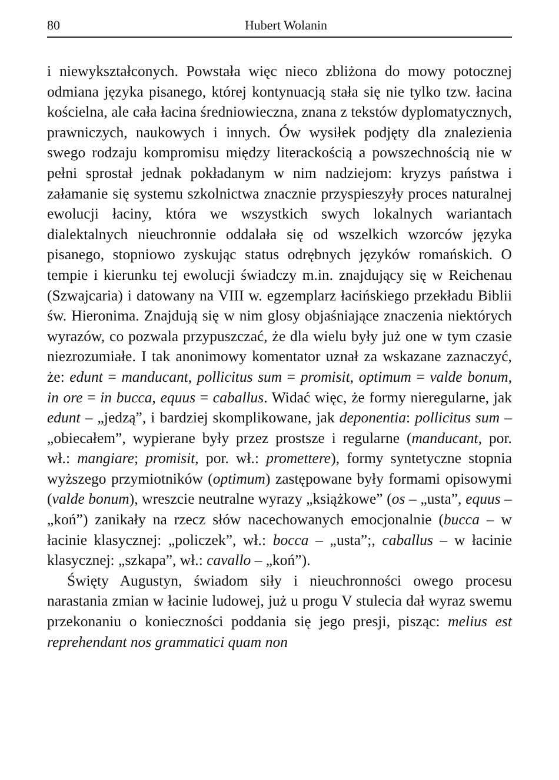80 Hubert Wolanin
i niewykształconych. Powstała więc nieco zbliżona do mowy potocznej odmiana języka pisanego, której kontynuacją stała się nie tylko tzw. łacina kościelna, ale cała łacina średniowieczna, znana z tekstów dyplomatycznych, prawniczych, naukowych i innych. Ów wysiłek podjęty dla znalezienia swego rodzaju kompromisu między literackością a powszechnością nie w pełni sprostał jednak pokładanym w nim nadziejom: kryzys państwa i załamanie się systemu szkolnictwa znacznie przyspieszyły proces naturalnej ewolucji łaciny, która we wszystkich swych lokalnych wariantach dialektalnych nieuchronnie oddalała się od wszelkich wzorców języka pisanego, stopniowo zyskując status odrębnych języków romańskich. O tempie i kierunku tej ewolucji świadczy m.in. znajdujący się w Reichenau (Szwajcaria) i datowany na VIII w. egzemplarz łacińskiego przekładu Biblii św. Hieronima. Znajdują się w nim glosy objaśniające znaczenia niektórych wyrazów, co pozwala przypuszczać, że dla wielu były już one w tym czasie niezrozumiałe. I tak anonimowy komentator uznał za wskazane zaznaczyć, że: edunt = manducant, pollicitus sum = promisit, optimum = valde bonum, in ore = in bucca, equus = caballus. Widać więc, że formy nieregularne, jak edunt – „jedzą”, i bardziej skomplikowane, jak deponentia: pollicitus sum – „obiecałem”, wypierane były przez prostsze i regularne (manducant, por. wł.: mangiare; promisit, por. wł.: promettere), formy syntetyczne stopnia wyższego przymiotników (optimum) zastępowane były formami opisowymi (valde bonum), wreszcie neutralne wyrazy „książkowe” (os – „usta”, equus – „koń”) zanikały na rzecz słów nacechowanych emocjonalnie (bucca – w łacinie klasycznej: „policzek”, wł.: bocca – „usta”;, caballus – w łacinie klasycznej: „szkapa”, wł.: cavallo – „koń”).
Święty Augustyn, świadom siły i nieuchronności owego procesu narastania zmian w łacinie ludowej, już u progu V stulecia dał wyraz swemu przekonaniu o konieczności poddania się jego presji, pisząc: melius est reprehendant nos grammatici quam non